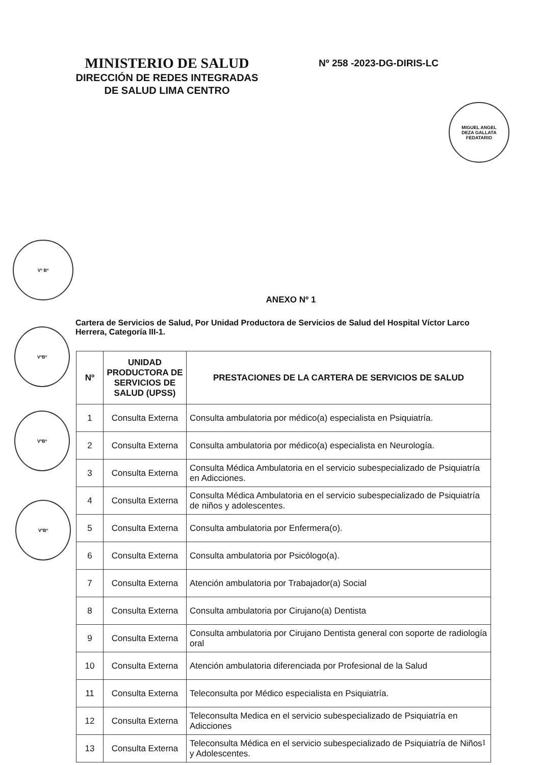MINISTERIO DE SALUD
DIRECCIÓN DE REDES INTEGRADAS
DE SALUD LIMA CENTRO
Nº 258 -2023-DG-DIRIS-LC
MIGUEL ANGEL
DEZA GALLATA
FEDATARIO
Vº Bº
VºBº
VºBº
VºBº
ANEXO Nº 1
Cartera de Servicios de Salud, Por Unidad Productora de Servicios de Salud del Hospital Víctor Larco Herrera, Categoría III-1.
| Nº | UNIDAD PRODUCTORA DE SERVICIOS DE SALUD (UPSS) | PRESTACIONES DE LA CARTERA DE SERVICIOS DE SALUD |
| --- | --- | --- |
| 1 | Consulta Externa | Consulta ambulatoria por médico(a) especialista en Psiquiatría. |
| 2 | Consulta Externa | Consulta ambulatoria por médico(a) especialista en Neurología. |
| 3 | Consulta Externa | Consulta Médica Ambulatoria en el servicio subespecializado de Psiquiatría en Adicciones. |
| 4 | Consulta Externa | Consulta Médica Ambulatoria en el servicio subespecializado de Psiquiatría de niños y adolescentes. |
| 5 | Consulta Externa | Consulta ambulatoria por Enfermera(o). |
| 6 | Consulta Externa | Consulta ambulatoria por Psicólogo(a). |
| 7 | Consulta Externa | Atención ambulatoria por Trabajador(a) Social |
| 8 | Consulta Externa | Consulta ambulatoria por Cirujano(a) Dentista |
| 9 | Consulta Externa | Consulta ambulatoria por Cirujano Dentista general con soporte de radiología oral |
| 10 | Consulta Externa | Atención ambulatoria diferenciada por Profesional de la Salud |
| 11 | Consulta Externa | Teleconsulta por Médico especialista en Psiquiatría. |
| 12 | Consulta Externa | Teleconsulta Medica en el servicio subespecializado de Psiquiatría en Adicciones |
| 13 | Consulta Externa | Teleconsulta Médica en el servicio subespecializado de Psiquiatría de Niños y Adolescentes. |
1